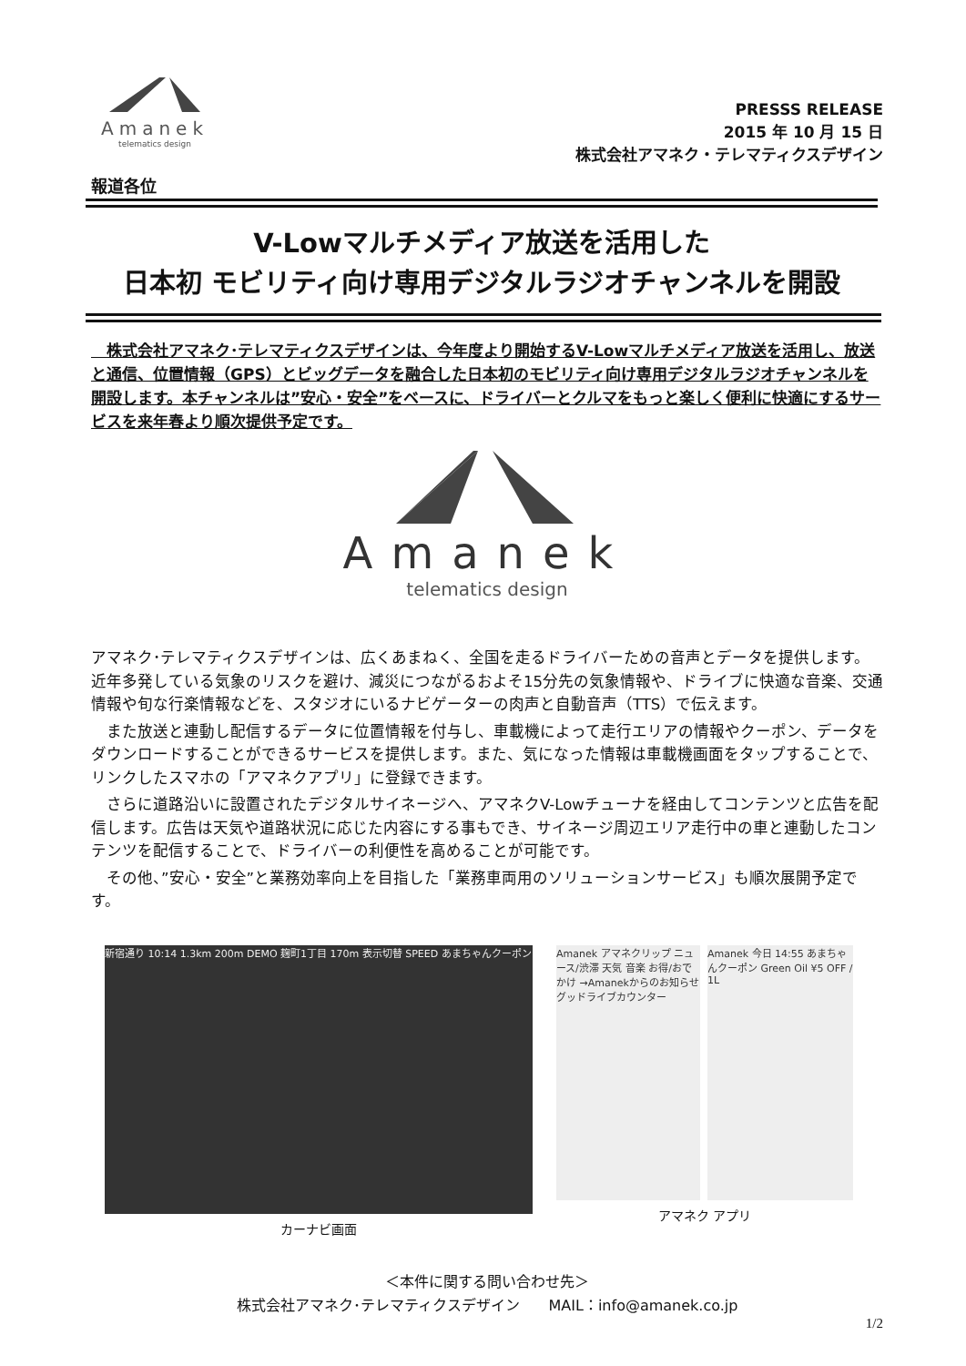Amanek
telematics design
PRESSS RELEASE
2015 年 10 月 15 日
株式会社アマネク・テレマティクスデザイン
報道各位
V-Lowマルチメディア放送を活用した
日本初 モビリティ向け専用デジタルラジオチャンネルを開設
　株式会社アマネク･テレマティクスデザインは、今年度より開始するV-Lowマルチメディア放送を活用し、放送と通信、位置情報（GPS）とビッグデータを融合した日本初のモビリティ向け専用デジタルラジオチャンネルを開設します。本チャンネルは”安心・安全”をベースに、ドライバーとクルマをもっと楽しく便利に快適にするサービスを来年春より順次提供予定です。
Amanek
telematics design
アマネク･テレマティクスデザインは、広くあまねく、全国を走るドライバーための音声とデータを提供します。近年多発している気象のリスクを避け、減災につながるおよそ15分先の気象情報や、ドライブに快適な音楽、交通情報や旬な行楽情報などを、スタジオにいるナビゲーターの肉声と自動音声（TTS）で伝えます。
　また放送と連動し配信するデータに位置情報を付与し、車載機によって走行エリアの情報やクーポン、データをダウンロードすることができるサービスを提供します。また、気になった情報は車載機画面をタップすることで、リンクしたスマホの「アマネクアプリ」に登録できます。
　さらに道路沿いに設置されたデジタルサイネージへ、アマネクV-Lowチューナを経由してコンテンツと広告を配信します。広告は天気や道路状況に応じた内容にする事もでき、サイネージ周辺エリア走行中の車と連動したコンテンツを配信することで、ドライバーの利便性を高めることが可能です。
　その他、”安心・安全”と業務効率向上を目指した「業務車両用のソリューションサービス」も順次展開予定です。
新宿通り 10:14 1.3km 200m DEMO 麹町1丁目 170m 表示切替 SPEED あまちゃんクーポン
カーナビ画面
Amanek アマネクリップ ニュース/渋滞 天気 音楽 お得/おでかけ →Amanekからのお知らせ グッドライブカウンター
Amanek 今日 14:55 あまちゃんクーポン Green Oil ¥5 OFF / 1L
アマネク アプリ
＜本件に関する問い合わせ先＞
株式会社アマネク･テレマティクスデザイン　　MAIL：info@amanek.co.jp
1/2